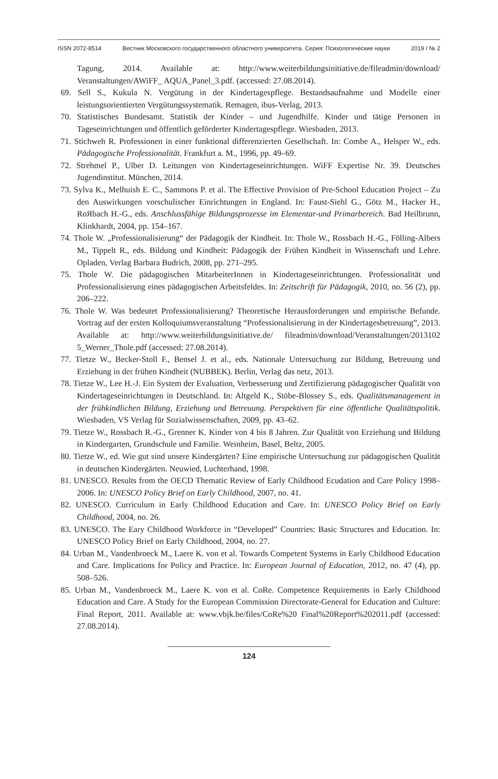ISSN 2072-8514 Вестник Московского государственного областного университета. Серия: Психологические науки 2019 / № 2
Tagung, 2014. Available at: http://www.weiterbildungsinitiative.de/fileadmin/download/ Veranstaltungen/AWiFF_ AQUA_Panel_3.pdf. (accessed: 27.08.2014).
69. Sell S., Kukula N. Vergütung in der Kindertagespflege. Bestandsaufnahme und Modelle einer leistungsorientierten Vergütungssystematik. Remagen, ibus-Verlag, 2013.
70. Statistisches Bundesamt. Statistik der Kinder – und Jugendhilfe. Kinder und tätige Personen in Tageseinrichtungen und öffentlich geförderter Kindertagespflege. Wiesbaden, 2013.
71. Stichweh R. Professionen in einer funktional differenzierten Gesellschaft. In: Combe A., Helsper W., eds. Pädagogische Professionalität. Frankfurt a. M., 1996, pp. 49–69.
72. Strehmel P., Ulber D. Leitungen von Kindertageseinrichtungen. WiFF Expertise Nr. 39. Deutsches Jugendinstitut. München, 2014.
73. Sylva K., Melhuish E. C., Sammons P. et al. The Effective Provision of Pre-School Education Project – Zu den Auswirkungen vorschulischer Einrichtungen in England. In: Faust-Siehl G., Götz M., Hacker H., RoЯbach H.-G., eds. Anschlussfähige Bildungsprozesse im Elementar-und Primarbereich. Bad Heilbrunn, Klinkhardt, 2004, pp. 154–167.
74. Thole W. „Professionalisierung“ der Pädagogik der Kindheit. In: Thole W., Rossbach H.-G., Fölling-Albers M., Tippelt R., eds. Bildung und Kindheit: Pädagogik der Frühen Kindheit in Wissenschaft und Lehre. Opladen, Verlag Barbara Budrich, 2008, pp. 271–295.
75. Thole W. Die pädagogischen MitarbeiterInnen in Kindertageseinrichtungen. Professionalität und Professionalisierung eines pädagogischen Arbeitsfeldes. In: Zeitschrift für Pädagogik, 2010, no. 56 (2), pp. 206–222.
76. Thole W. Was bedeutet Professionalisierung? Theoretische Herausforderungen und empirische Befunde. Vortrag auf der ersten Kolloquiumsveranstaltung “Professionalisierung in der Kindertagesbetreuung”, 2013. Available at: http://www.weiterbildungsinitiative.de/ fileadmin/download/Veranstaltungen/2013102 5_Werner_Thole.pdf (accessed: 27.08.2014).
77. Tietze W., Becker-Stoll F., Bensel J. et al., eds. Nationale Untersuchung zur Bildung, Betreuung und Erziehung in der frühen Kindheit (NUBBEK). Berlin, Verlag das netz, 2013.
78. Tietze W., Lee H.-J. Ein System der Evaluation, Verbesserung und Zertifizierung pädagogischer Qualität von Kindertageseinrichtungen in Deutschland. In: Altgeld K., Stöbe-Blossey S., eds. Qualitätsmanagement in der frühkindlichen Bildung, Erziehung und Betreuung. Perspektiven für eine öffentliche Qualitätspolitik. Wiesbaden, VS Verlag für Sozialwissenschaften, 2009, pp. 43–62.
79. Tietze W., Rossbach R.-G., Grenner K. Kinder von 4 bis 8 Jahren. Zur Qualität von Erziehung und Bildung in Kindergarten, Grundschule und Familie. Weinheim, Basel, Beltz, 2005.
80. Tietze W., ed. Wie gut sind unsere Kindergärten? Eine empirische Untersuchung zur pädagogischen Qualität in deutschen Kindergärten. Neuwied, Luchterhand, 1998.
81. UNESCO. Results from the OECD Thematic Review of Early Childhood Ecudation and Care Policy 1998–2006. In: UNESCO Policy Brief on Early Childhood, 2007, no. 41.
82. UNESCO. Curriculum in Early Childhood Education and Care. In: UNESCO Policy Brief on Early Childhood, 2004, no. 26.
83. UNESCO. The Eary Childhood Workforce in “Developed” Countries: Basic Structures and Education. In: UNESCO Policy Brief on Early Childhood, 2004, no. 27.
84. Urban M., Vandenbroeck M., Laere K. von et al. Towards Competent Systems in Early Childhood Education and Care. Implications for Policy and Practice. In: European Journal of Education, 2012, no. 47 (4), pp. 508–526.
85. Urban M., Vandenbroeck M., Laere K. von et al. CoRe. Competence Requirements in Early Childhood Education and Care. A Study for the European Commission Directorate-General for Education and Culture: Final Report, 2011. Available at: www.vbjk.be/files/CoRe%20 Final%20Report%202011.pdf (accessed: 27.08.2014).
124